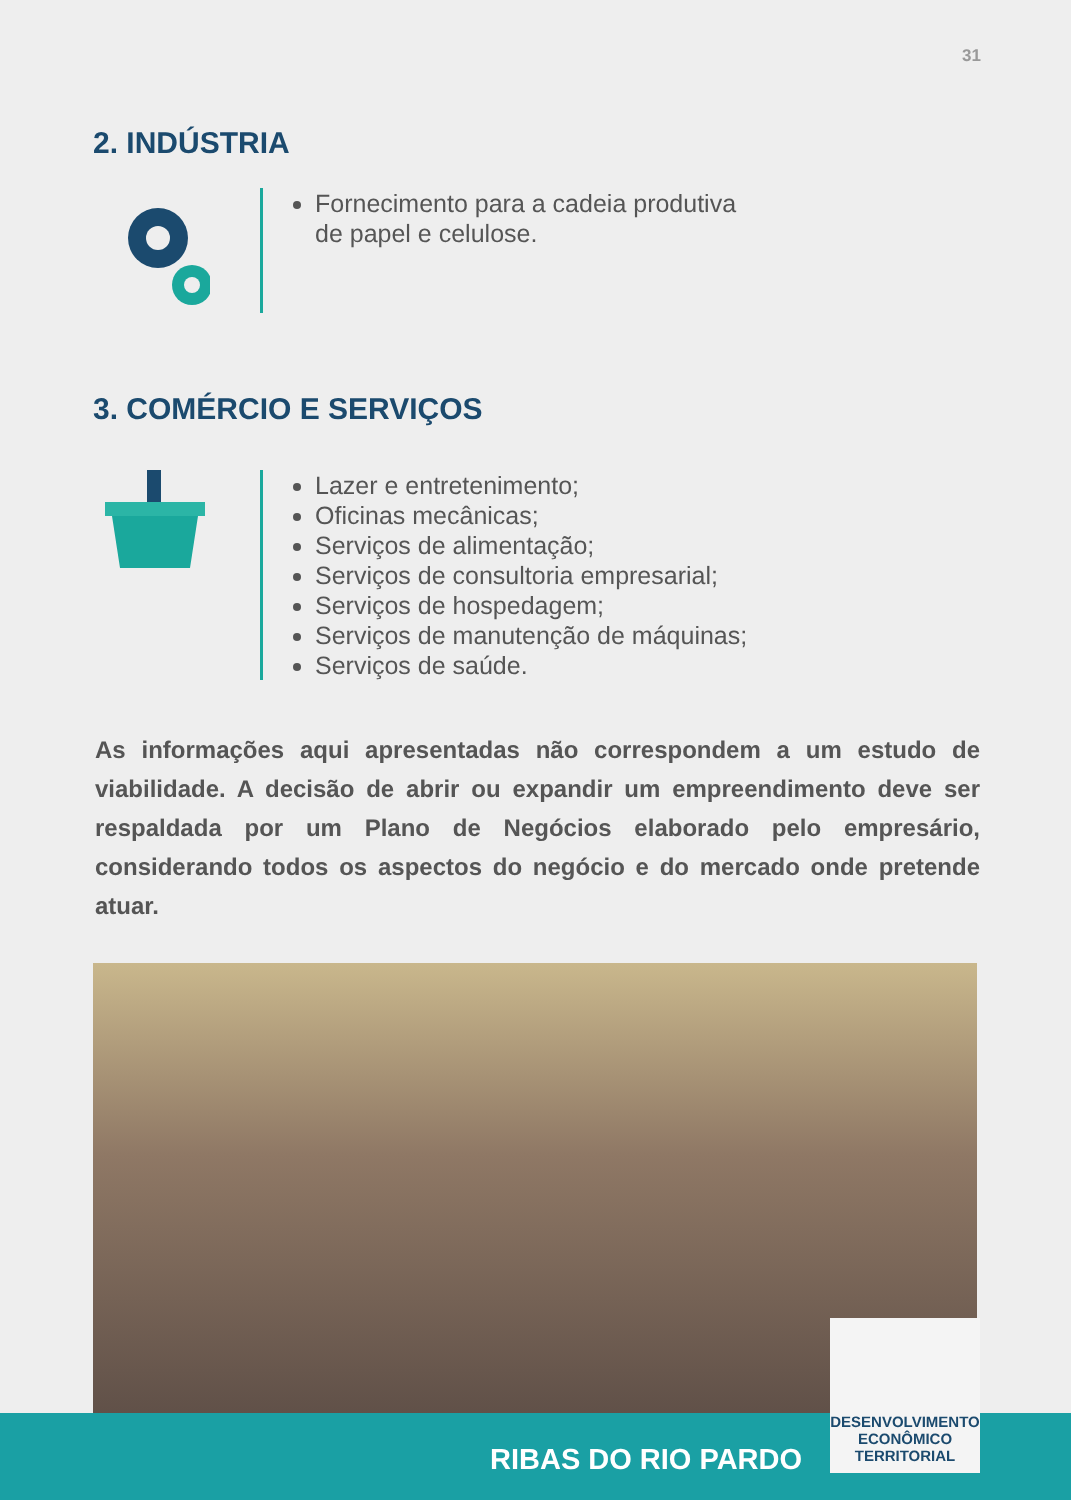31
2. INDÚSTRIA
Fornecimento para a cadeia produtiva
de papel e celulose.
3. COMÉRCIO E SERVIÇOS
Lazer e entretenimento;
Oficinas mecânicas;
Serviços de alimentação;
Serviços de consultoria empresarial;
Serviços de hospedagem;
Serviços de manutenção de máquinas;
Serviços de saúde.
As informações aqui apresentadas não correspondem a um estudo de viabilidade. A decisão de abrir ou expandir um empreendimento deve ser respaldada por um Plano de Negócios elaborado pelo empresário, considerando todos os aspectos do negócio e do mercado onde pretende atuar.
RIBAS DO RIO PARDO
DESENVOLVIMENTO
ECONÔMICO
TERRITORIAL